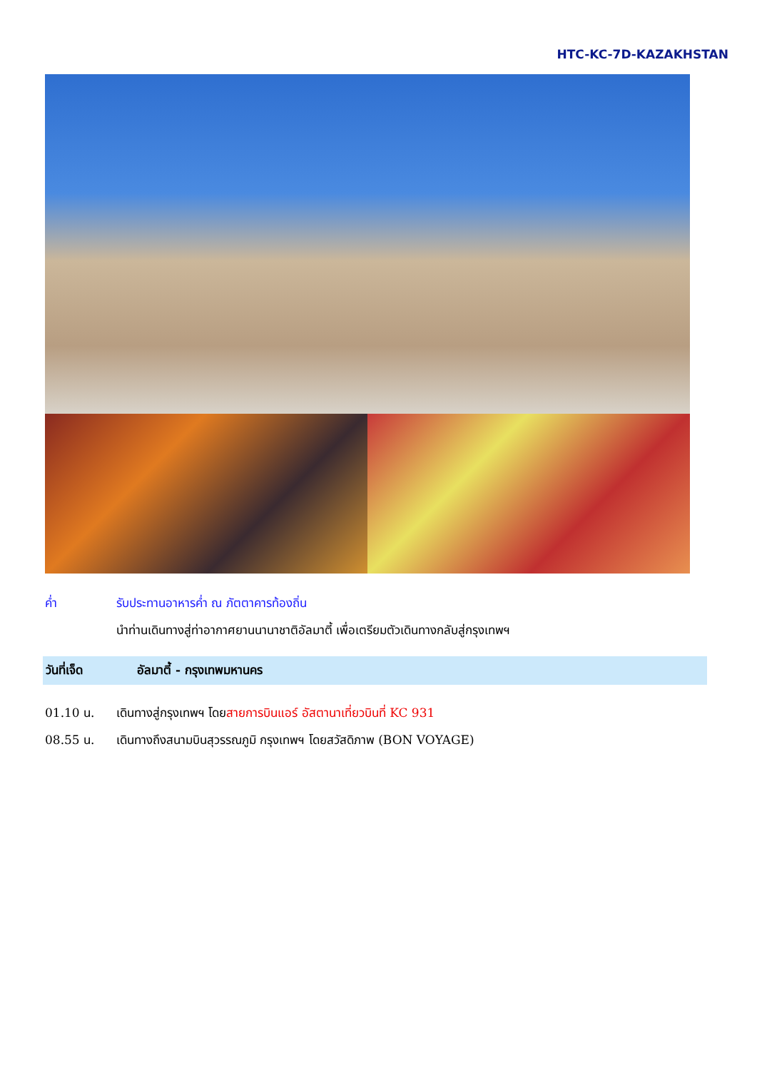HTC-KC-7D-KAZAKHSTAN
ค่ำ รับประทานอาหารค่ำ ณ ภัตตาคารท้องถิ่น
นำท่านเดินทางสู่ท่าอากาศยานนานาชาติอัลมาตี้ เพื่อเตรียมตัวเดินทางกลับสู่กรุงเทพฯ
วันที่เจ็ด อัลมาตี้ - กรุงเทพมหานคร
01.10 น. เดินทางสู่กรุงเทพฯ โดยสายการบินแอร์ อัสตานาเที่ยวบินที่ KC 931
08.55 น. เดินทางถึงสนามบินสุวรรณภูมิ กรุงเทพฯ โดยสวัสดิภาพ (BON VOYAGE)